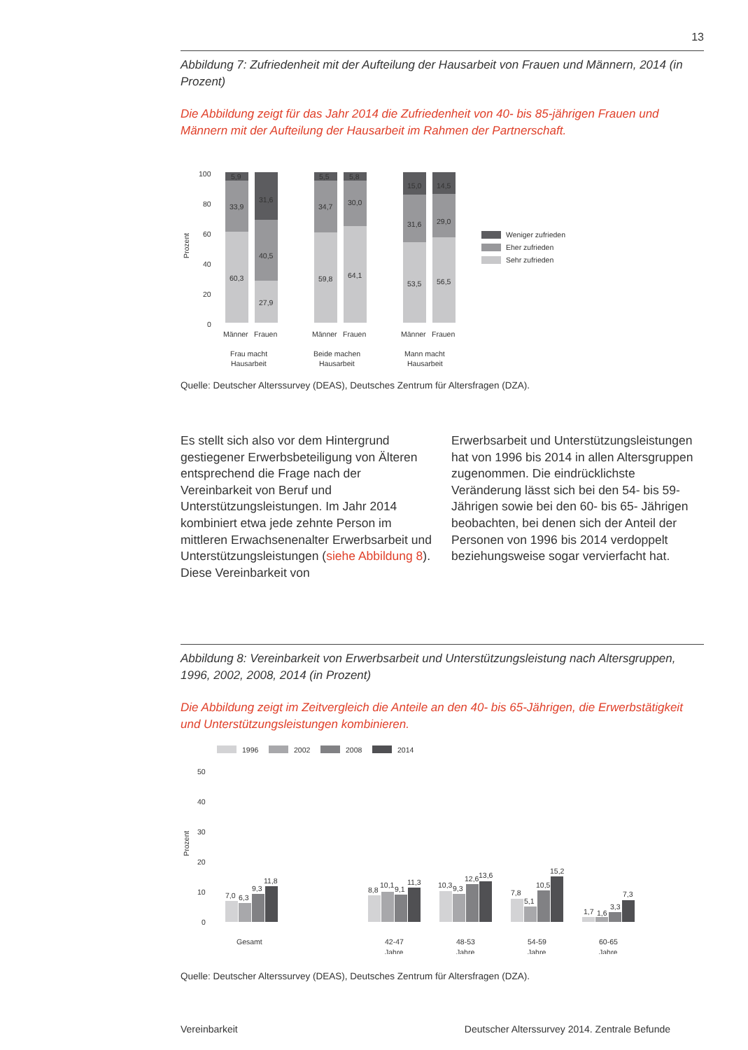13
Abbildung 7: Zufriedenheit mit der Aufteilung der Hausarbeit von Frauen und Männern, 2014 (in Prozent)
Die Abbildung zeigt für das Jahr 2014 die Zufriedenheit von 40- bis 85-jährigen Frauen und Männern mit der Aufteilung der Hausarbeit im Rahmen der Partnerschaft.
Prozent
100
80
60
40
20
0
5,9
33,9
60,3
31,6
40,5
27,9
5,5
34,7
59,8
5,8
30,0
64,1
15,0
31,6
53,5
14,5
29,0
56,5
Männer
Frauen
Männer
Frauen
Männer
Frauen
Frau macht
Hausarbeit
Beide machen
Hausarbeit
Mann macht
Hausarbeit
Weniger zufrieden
Eher zufrieden
Sehr zufrieden
Quelle: Deutscher Alterssurvey (DEAS), Deutsches Zentrum für Altersfragen (DZA).
Es stellt sich also vor dem Hintergrund gestiegener Erwerbsbeteiligung von Älteren entsprechend die Frage nach der Vereinbarkeit von Beruf und Unterstützungsleistungen. Im Jahr 2014 kombiniert etwa jede zehnte Person im mittleren Erwachsenenalter Erwerbsarbeit und Unterstützungsleistungen (siehe Abbildung 8). Diese Vereinbarkeit von
Erwerbsarbeit und Unterstützungsleistungen hat von 1996 bis 2014 in allen Altersgruppen zugenommen. Die eindrücklichste Veränderung lässt sich bei den 54- bis 59-Jährigen sowie bei den 60- bis 65- Jährigen beobachten, bei denen sich der Anteil der Personen von 1996 bis 2014 verdoppelt beziehungsweise sogar vervierfacht hat.
Abbildung 8: Vereinbarkeit von Erwerbsarbeit und Unterstützungsleistung nach Altersgruppen, 1996, 2002, 2008, 2014 (in Prozent)
Die Abbildung zeigt im Zeitvergleich die Anteile an den 40- bis 65-Jährigen, die Erwerbstätigkeit und Unterstützungsleistungen kombinieren.
1996
2002
2008
2014
Prozent
50
40
30
20
10
0
7,0
6,3
9,3
11,8
8,8
10,1
9,1
11,3
10,3
9,3
12,6
13,6
7,8
5,1
10,5
15,2
1,7
1,6
3,3
7,3
Gesamt
42-47
Jahre
48-53
Jahre
54-59
Jahre
60-65
Jahre
Quelle: Deutscher Alterssurvey (DEAS), Deutsches Zentrum für Altersfragen (DZA).
Vereinbarkeit Deutscher Alterssurvey 2014. Zentrale Befunde